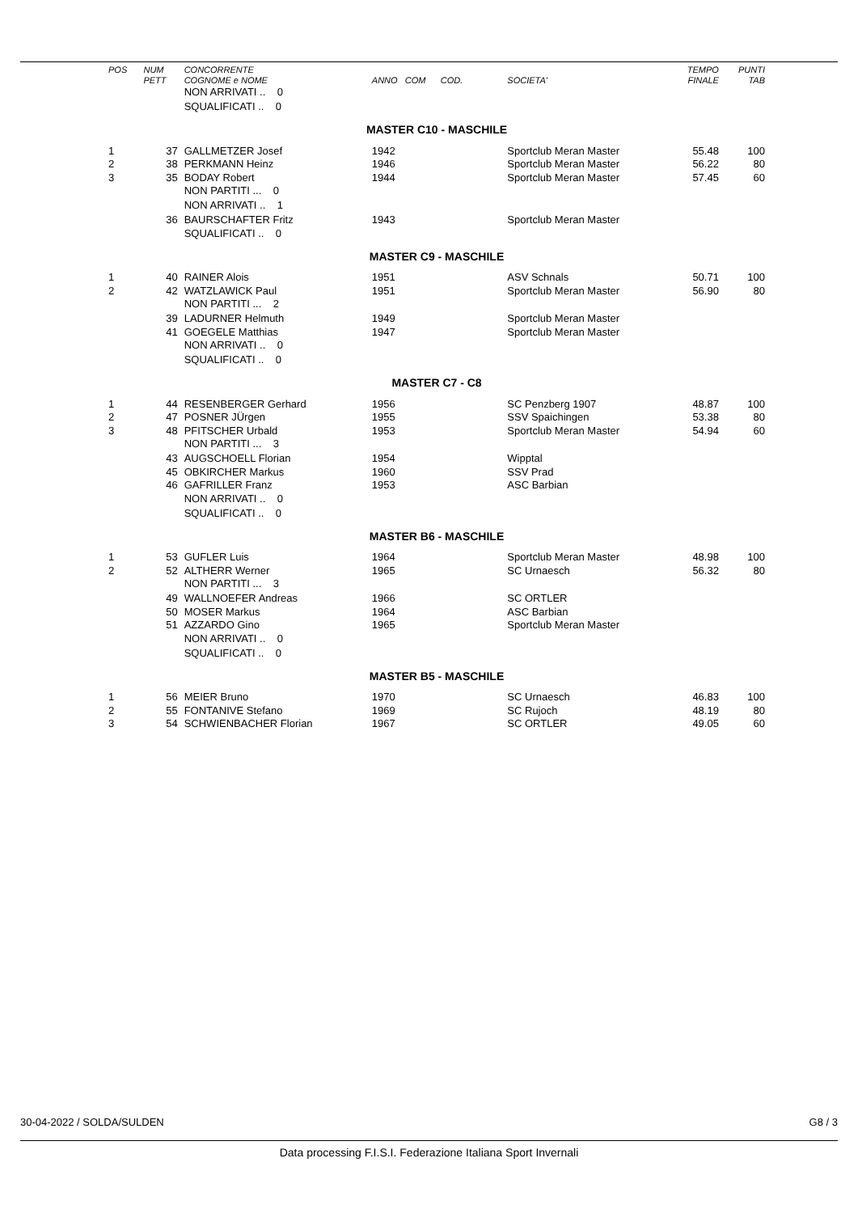| POS | NUM PETT | CONCORRENTE COGNOME e NOME | ANNO COM COD. | SOCIETA' | TEMPO FINALE | PUNTI TAB |
| --- | --- | --- | --- | --- | --- | --- |
| | | NON ARRIVATI .. 0 | | | | |
| | | SQUALIFICATI .. 0 | | | | |
| MASTER C10 - MASCHILE | | | | | | |
| 1 | 37 | GALLMETZER Josef | 1942 | Sportclub Meran Master | 55.48 | 100 |
| 2 | 38 | PERKMANN Heinz | 1946 | Sportclub Meran Master | 56.22 | 80 |
| 3 | 35 | BODAY Robert | 1944 | Sportclub Meran Master | 57.45 | 60 |
| | | NON PARTITI ... 0 | | | | |
| | | NON ARRIVATI .. 1 | | | | |
| | 36 | BAURSCHAFTER Fritz | 1943 | Sportclub Meran Master | | |
| | | SQUALIFICATI .. 0 | | | | |
| MASTER C9 - MASCHILE | | | | | | |
| 1 | 40 | RAINER Alois | 1951 | ASV Schnals | 50.71 | 100 |
| 2 | 42 | WATZLAWICK Paul | 1951 | Sportclub Meran Master | 56.90 | 80 |
| | | NON PARTITI ... 2 | | | | |
| | 39 | LADURNER Helmuth | 1949 | Sportclub Meran Master | | |
| | 41 | GOEGELE Matthias | 1947 | Sportclub Meran Master | | |
| | | NON ARRIVATI .. 0 | | | | |
| | | SQUALIFICATI .. 0 | | | | |
| MASTER C7 - C8 | | | | | | |
| 1 | 44 | RESENBERGER Gerhard | 1956 | SC Penzberg 1907 | 48.87 | 100 |
| 2 | 47 | POSNER JÜrgen | 1955 | SSV Spaichingen | 53.38 | 80 |
| 3 | 48 | PFITSCHER Urbald | 1953 | Sportclub Meran Master | 54.94 | 60 |
| | | NON PARTITI ... 3 | | | | |
| | 43 | AUGSCHOELL Florian | 1954 | Wipptal | | |
| | 45 | OBKIRCHER Markus | 1960 | SSV Prad | | |
| | 46 | GAFRILLER Franz | 1953 | ASC Barbian | | |
| | | NON ARRIVATI .. 0 | | | | |
| | | SQUALIFICATI .. 0 | | | | |
| MASTER B6 - MASCHILE | | | | | | |
| 1 | 53 | GUFLER Luis | 1964 | Sportclub Meran Master | 48.98 | 100 |
| 2 | 52 | ALTHERR Werner | 1965 | SC Urnaesch | 56.32 | 80 |
| | | NON PARTITI ... 3 | | | | |
| | 49 | WALLNOEFER Andreas | 1966 | SC ORTLER | | |
| | 50 | MOSER Markus | 1964 | ASC Barbian | | |
| | 51 | AZZARDO Gino | 1965 | Sportclub Meran Master | | |
| | | NON ARRIVATI .. 0 | | | | |
| | | SQUALIFICATI .. 0 | | | | |
| MASTER B5 - MASCHILE | | | | | | |
| 1 | 56 | MEIER Bruno | 1970 | SC Urnaesch | 46.83 | 100 |
| 2 | 55 | FONTANIVE Stefano | 1969 | SC Rujoch | 48.19 | 80 |
| 3 | 54 | SCHWIENBACHER Florian | 1967 | SC ORTLER | 49.05 | 60 |
30-04-2022 / SOLDA/SULDEN G8 / 3
Data processing F.I.S.I. Federazione Italiana Sport Invernali